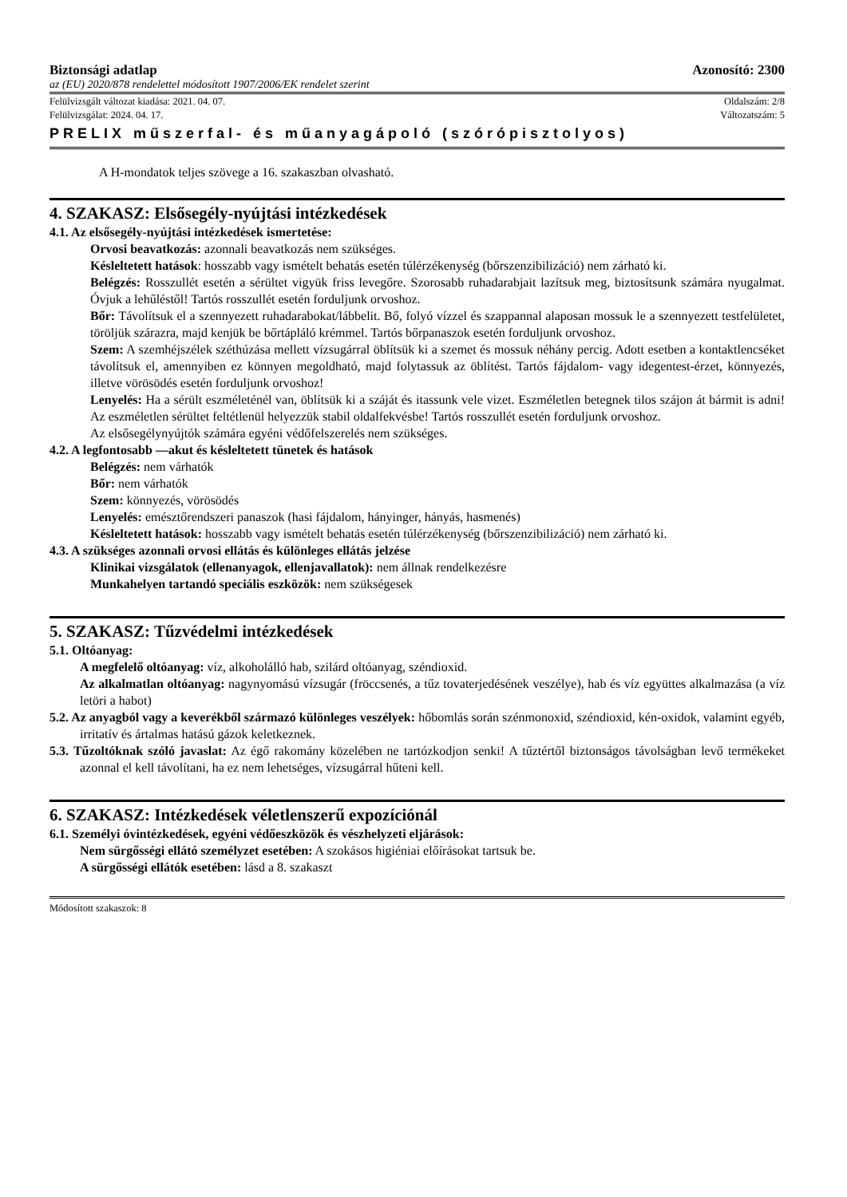Biztonsági adatlap Azonosító: 2300
az (EU) 2020/878 rendelettel módosított 1907/2006/EK rendelet szerint
Felülvizsgált változat kiadása: 2021. 04. 07. Oldalszám: 2/8
Felülvizsgálat: 2024. 04. 17. Változatszám: 5
PRELIX műszerfal- és műanyagápoló (szórópisztolyos)
A H-mondatok teljes szövege a 16. szakaszban olvasható.
4. SZAKASZ: Elsősegély-nyújtási intézkedések
4.1. Az elsősegély-nyújtási intézkedések ismertetése:
Orvosi beavatkozás: azonnali beavatkozás nem szükséges.
Késleltetett hatások: hosszabb vagy ismételt behatás esetén túlérzékenység (bőrszenzibilizáció) nem zárható ki.
Belégzés: Rosszullét esetén a sérültet vigyük friss levegőre. Szorosabb ruhadarabjait lazítsuk meg, biztosítsunk számára nyugalmat. Óvjuk a lehűléstől! Tartós rosszullét esetén forduljunk orvoshoz.
Bőr: Távolítsuk el a szennyezett ruhadarabokat/lábbelit. Bő, folyó vízzel és szappannal alaposan mossuk le a szennyezett testfelületet, töröljük szárazra, majd kenjük be bőrtápláló krémmel. Tartós bőrpanaszok esetén forduljunk orvoshoz.
Szem: A szemhéjszélek széthúzása mellett vízsugárral öblítsük ki a szemet és mossuk néhány percig. Adott esetben a kontaktlencséket távolítsuk el, amennyiben ez könnyen megoldható, majd folytassuk az öblítést. Tartós fájdalom- vagy idegentest-érzet, könnyezés, illetve vörösödés esetén forduljunk orvoshoz!
Lenyelés: Ha a sérült eszméleténél van, öblítsük ki a száját és itassunk vele vizet. Eszméletlen betegnek tilos szájon át bármit is adni! Az eszméletlen sérültet feltétlenül helyezzük stabil oldalfekvésbe! Tartós rosszullét esetén forduljunk orvoshoz.
Az elsősegélynyújtók számára egyéni védőfelszerelés nem szükséges.
4.2. A legfontosabb —akut és késleltetett tünetek és hatások
Belégzés: nem várhatók
Bőr: nem várhatók
Szem: könnyezés, vörösödés
Lenyelés: emésztőrendszeri panaszok (hasi fájdalom, hányinger, hányás, hasmenés)
Késleltetett hatások: hosszabb vagy ismételt behatás esetén túlérzékenység (bőrszenzibilizáció) nem zárható ki.
4.3. A szükséges azonnali orvosi ellátás és különleges ellátás jelzése
Klinikai vizsgálatok (ellenanyagok, ellenjavallatok): nem állnak rendelkezésre
Munkahelyen tartandó speciális eszközök: nem szükségesek
5. SZAKASZ: Tűzvédelmi intézkedések
5.1. Oltóanyag:
A megfelelő oltóanyag: víz, alkoholálló hab, szilárd oltóanyag, széndioxid.
Az alkalmatlan oltóanyag: nagynyomású vízsugár (fröccsenés, a tűz tovaterjedésének veszélye), hab és víz együttes alkalmazása (a víz letöri a habot)
5.2. Az anyagból vagy a keverékből származó különleges veszélyek: hőbomlás során szénmonoxid, széndioxid, kén-oxidok, valamint egyéb, irritatív és ártalmas hatású gázok keletkeznek.
5.3. Tűzoltóknak szóló javaslat: Az égő rakomány közelében ne tartózkodjon senki! A tűztértől biztonságos távolságban levő termékeket azonnal el kell távolítani, ha ez nem lehetséges, vízsugárral hűteni kell.
6. SZAKASZ: Intézkedések véletlenszerű expozíciónál
6.1. Személyi óvintézkedések, egyéni védőeszközök és vészhelyzeti eljárások:
Nem sürgősségi ellátó személyzet esetében: A szokásos higiéniai előírásokat tartsuk be.
A sürgősségi ellátók esetében: lásd a 8. szakaszt
Módosított szakaszok: 8